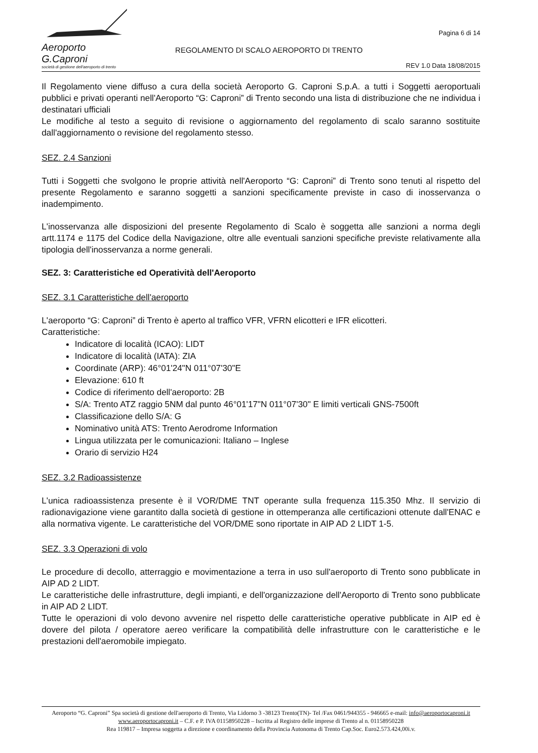Aeroporto G.Caproni
società di gestione dell'aeroporto di trento
REGOLAMENTO DI SCALO AEROPORTO DI TRENTO
Pagina 6 di 14
REV 1.0 Data 18/08/2015
Il Regolamento viene diffuso a cura della società Aeroporto G. Caproni S.p.A. a tutti i Soggetti aeroportuali pubblici e privati operanti nell'Aeroporto “G: Caproni” di Trento secondo una lista di distribuzione che ne individua i destinatari ufficiali
Le modifiche al testo a seguito di revisione o aggiornamento del regolamento di scalo saranno sostituite dall'aggiornamento o revisione del regolamento stesso.
SEZ. 2.4 Sanzioni
Tutti i Soggetti che svolgono le proprie attività nell'Aeroporto “G: Caproni” di Trento sono tenuti al rispetto del presente Regolamento e saranno soggetti a sanzioni specificamente previste in caso di inosservanza o inadempimento.
L'inosservanza alle disposizioni del presente Regolamento di Scalo è soggetta alle sanzioni a norma degli artt.1174 e 1175 del Codice della Navigazione, oltre alle eventuali sanzioni specifiche previste relativamente alla tipologia dell'inosservanza a norme generali.
SEZ. 3: Caratteristiche ed Operatività dell'Aeroporto
SEZ. 3.1 Caratteristiche dell'aeroporto
L'aeroporto “G: Caproni” di Trento è aperto al traffico VFR, VFRN elicotteri e IFR elicotteri.
Caratteristiche:
Indicatore di località (ICAO): LIDT
Indicatore di località (IATA): ZIA
Coordinate (ARP): 46°01'24"N 011°07'30"E
Elevazione: 610 ft
Codice di riferimento dell'aeroporto: 2B
S/A: Trento ATZ raggio 5NM dal punto 46°01'17"N 011°07'30" E limiti verticali GNS-7500ft
Classificazione dello S/A: G
Nominativo unità ATS: Trento Aerodrome Information
Lingua utilizzata per le comunicazioni: Italiano – Inglese
Orario di servizio H24
SEZ. 3.2 Radioassistenze
L'unica radioassistenza presente è il VOR/DME TNT operante sulla frequenza 115.350 Mhz. Il servizio di radionavigazione viene garantito dalla società di gestione in ottemperanza alle certificazioni ottenute dall'ENAC e alla normativa vigente. Le caratteristiche del VOR/DME sono riportate in AIP AD 2 LIDT 1-5.
SEZ. 3.3 Operazioni di volo
Le procedure di decollo, atterraggio e movimentazione a terra in uso sull'aeroporto di Trento sono pubblicate in AIP AD 2 LIDT.
Le caratteristiche delle infrastrutture, degli impianti, e dell'organizzazione dell'Aeroporto di Trento sono pubblicate in AIP AD 2 LIDT.
Tutte le operazioni di volo devono avvenire nel rispetto delle caratteristiche operative pubblicate in AIP ed è dovere del pilota / operatore aereo verificare la compatibilità delle infrastrutture con le caratteristiche e le prestazioni dell'aeromobile impiegato.
Aeroporto “G. Caproni” Spa società di gestione dell'aeroporto di Trento, Via Lidorno 3 -38123 Trento(TN)- Tel /Fax 0461/944355 - 946665 e-mail: info@aeroportocaproni.it www.aeroportocaproni.it – C.F. e P. IVA 01158950228 – Iscritta al Registro delle imprese di Trento al n. 01158950228
Rea 119817 – Impresa soggetta a direzione e coordinamento della Provincia Autonoma di Trento Cap.Soc. Euro2.573.424,00i.v.